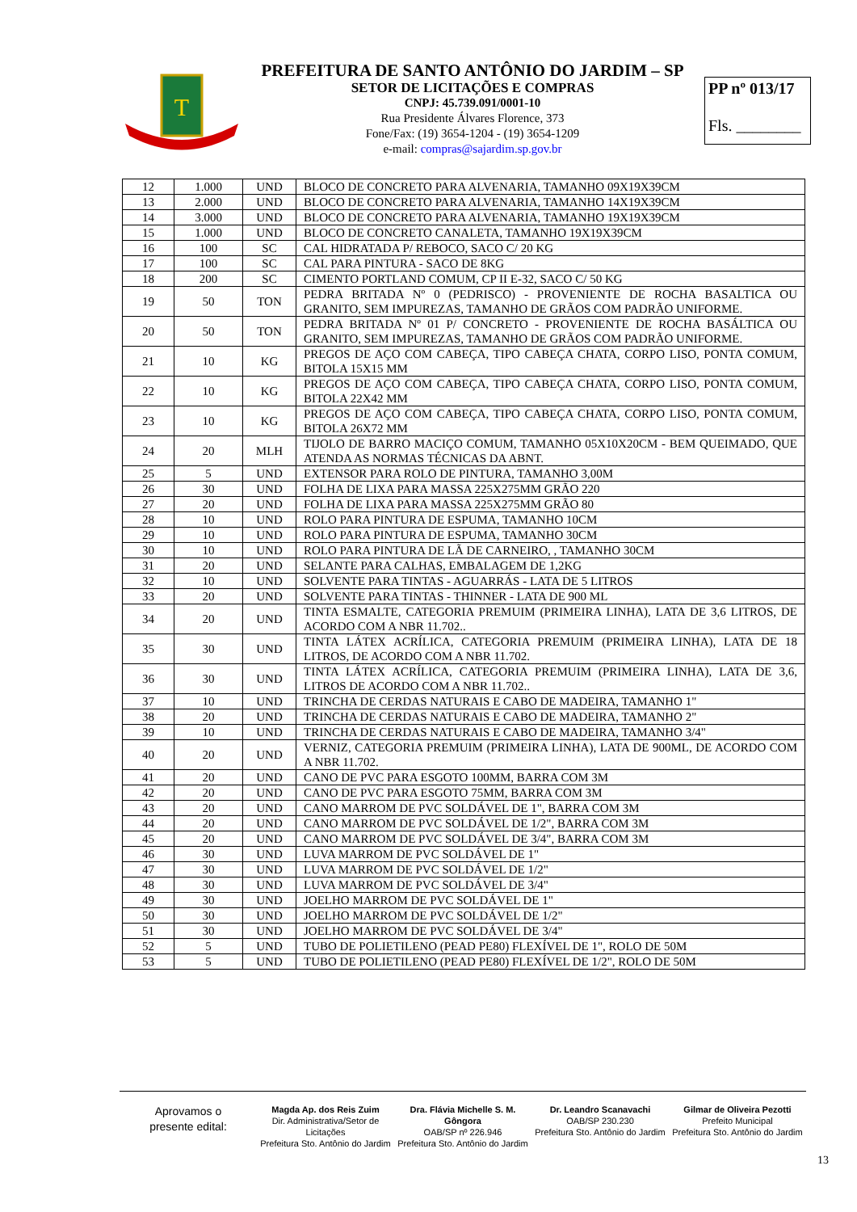T
PREFEITURA DE SANTO ANTÔNIO DO JARDIM – SP
SETOR DE LICITAÇÕES E COMPRAS
CNPJ: 45.739.091/0001-10
Rua Presidente Álvares Florence, 373
Fone/Fax: (19) 3654-1204 - (19) 3654-1209
e-mail: compras@sajardim.sp.gov.br
PP nº 013/17
Fls. ________
| 12 | 1.000 | UND | BLOCO DE CONCRETO PARA ALVENARIA, TAMANHO 09X19X39CM |
| 13 | 2.000 | UND | BLOCO DE CONCRETO PARA ALVENARIA, TAMANHO 14X19X39CM |
| 14 | 3.000 | UND | BLOCO DE CONCRETO PARA ALVENARIA, TAMANHO 19X19X39CM |
| 15 | 1.000 | UND | BLOCO DE CONCRETO CANALETA, TAMANHO 19X19X39CM |
| 16 | 100 | SC | CAL HIDRATADA P/ REBOCO, SACO C/ 20 KG |
| 17 | 100 | SC | CAL PARA PINTURA - SACO DE 8KG |
| 18 | 200 | SC | CIMENTO PORTLAND COMUM, CP II E-32, SACO C/ 50 KG |
| 19 | 50 | TON | PEDRA BRITADA Nº 0 (PEDRISCO) - PROVENIENTE DE ROCHA BASALTICA OU GRANITO, SEM IMPUREZAS, TAMANHO DE GRÃOS COM PADRÃO UNIFORME. |
| 20 | 50 | TON | PEDRA BRITADA Nº 01 P/ CONCRETO - PROVENIENTE DE ROCHA BASÁLTICA OU GRANITO, SEM IMPUREZAS, TAMANHO DE GRÃOS COM PADRÃO UNIFORME. |
| 21 | 10 | KG | PREGOS DE AÇO COM CABEÇA, TIPO CABEÇA CHATA, CORPO LISO, PONTA COMUM, BITOLA 15X15 MM |
| 22 | 10 | KG | PREGOS DE AÇO COM CABEÇA, TIPO CABEÇA CHATA, CORPO LISO, PONTA COMUM, BITOLA 22X42 MM |
| 23 | 10 | KG | PREGOS DE AÇO COM CABEÇA, TIPO CABEÇA CHATA, CORPO LISO, PONTA COMUM, BITOLA 26X72 MM |
| 24 | 20 | MLH | TIJOLO DE BARRO MACIÇO COMUM, TAMANHO 05X10X20CM - BEM QUEIMADO, QUE ATENDA AS NORMAS TÉCNICAS DA ABNT. |
| 25 | 5 | UND | EXTENSOR PARA ROLO DE PINTURA, TAMANHO 3,00M |
| 26 | 30 | UND | FOLHA DE LIXA PARA MASSA 225X275MM GRÃO 220 |
| 27 | 20 | UND | FOLHA DE LIXA PARA MASSA 225X275MM GRÃO 80 |
| 28 | 10 | UND | ROLO PARA PINTURA DE ESPUMA, TAMANHO 10CM |
| 29 | 10 | UND | ROLO PARA PINTURA DE ESPUMA, TAMANHO 30CM |
| 30 | 10 | UND | ROLO PARA PINTURA DE LÃ DE CARNEIRO, , TAMANHO 30CM |
| 31 | 20 | UND | SELANTE PARA CALHAS, EMBALAGEM DE 1,2KG |
| 32 | 10 | UND | SOLVENTE PARA TINTAS - AGUARRÁS - LATA DE 5 LITROS |
| 33 | 20 | UND | SOLVENTE PARA TINTAS - THINNER - LATA DE 900 ML |
| 34 | 20 | UND | TINTA ESMALTE, CATEGORIA PREMUIM (PRIMEIRA LINHA), LATA DE 3,6 LITROS, DE ACORDO COM A NBR 11.702.. |
| 35 | 30 | UND | TINTA LÁTEX ACRÍLICA, CATEGORIA PREMUIM (PRIMEIRA LINHA), LATA DE 18 LITROS, DE ACORDO COM A NBR 11.702. |
| 36 | 30 | UND | TINTA LÁTEX ACRÍLICA, CATEGORIA PREMUIM (PRIMEIRA LINHA), LATA DE 3,6, LITROS DE ACORDO COM A NBR 11.702.. |
| 37 | 10 | UND | TRINCHA DE CERDAS NATURAIS E CABO DE MADEIRA, TAMANHO 1" |
| 38 | 20 | UND | TRINCHA DE CERDAS NATURAIS E CABO DE MADEIRA, TAMANHO 2" |
| 39 | 10 | UND | TRINCHA DE CERDAS NATURAIS E CABO DE MADEIRA, TAMANHO 3/4" |
| 40 | 20 | UND | VERNIZ, CATEGORIA PREMUIM (PRIMEIRA LINHA), LATA DE 900ML, DE ACORDO COM A NBR 11.702. |
| 41 | 20 | UND | CANO DE PVC PARA ESGOTO 100MM, BARRA COM 3M |
| 42 | 20 | UND | CANO DE PVC PARA ESGOTO 75MM, BARRA COM 3M |
| 43 | 20 | UND | CANO MARROM DE PVC SOLDÁVEL DE 1", BARRA COM 3M |
| 44 | 20 | UND | CANO MARROM DE PVC SOLDÁVEL DE 1/2", BARRA COM 3M |
| 45 | 20 | UND | CANO MARROM DE PVC SOLDÁVEL DE 3/4", BARRA COM 3M |
| 46 | 30 | UND | LUVA MARROM DE PVC SOLDÁVEL DE 1" |
| 47 | 30 | UND | LUVA MARROM DE PVC SOLDÁVEL DE 1/2" |
| 48 | 30 | UND | LUVA MARROM DE PVC SOLDÁVEL DE 3/4" |
| 49 | 30 | UND | JOELHO MARROM DE PVC SOLDÁVEL DE 1" |
| 50 | 30 | UND | JOELHO MARROM DE PVC SOLDÁVEL DE 1/2" |
| 51 | 30 | UND | JOELHO MARROM DE PVC SOLDÁVEL DE 3/4" |
| 52 | 5 | UND | TUBO DE POLIETILENO (PEAD PE80) FLEXÍVEL DE 1", ROLO DE 50M |
| 53 | 5 | UND | TUBO DE POLIETILENO (PEAD PE80) FLEXÍVEL DE 1/2", ROLO DE 50M |
Aprovamos o
presente edital:
Magda Ap. dos Reis Zuim
Dir. Administrativa/Setor de Licitações
Prefeitura Sto. Antônio do Jardim
Dra. Flávia Michelle S. M. Gôngora
OAB/SP nº 226.946
Prefeitura Sto. Antônio do Jardim
Dr. Leandro Scanavachi
OAB/SP 230.230
Prefeitura Sto. Antônio do Jardim
Gilmar de Oliveira Pezotti
Prefeito Municipal
Prefeitura Sto. Antônio do Jardim
13